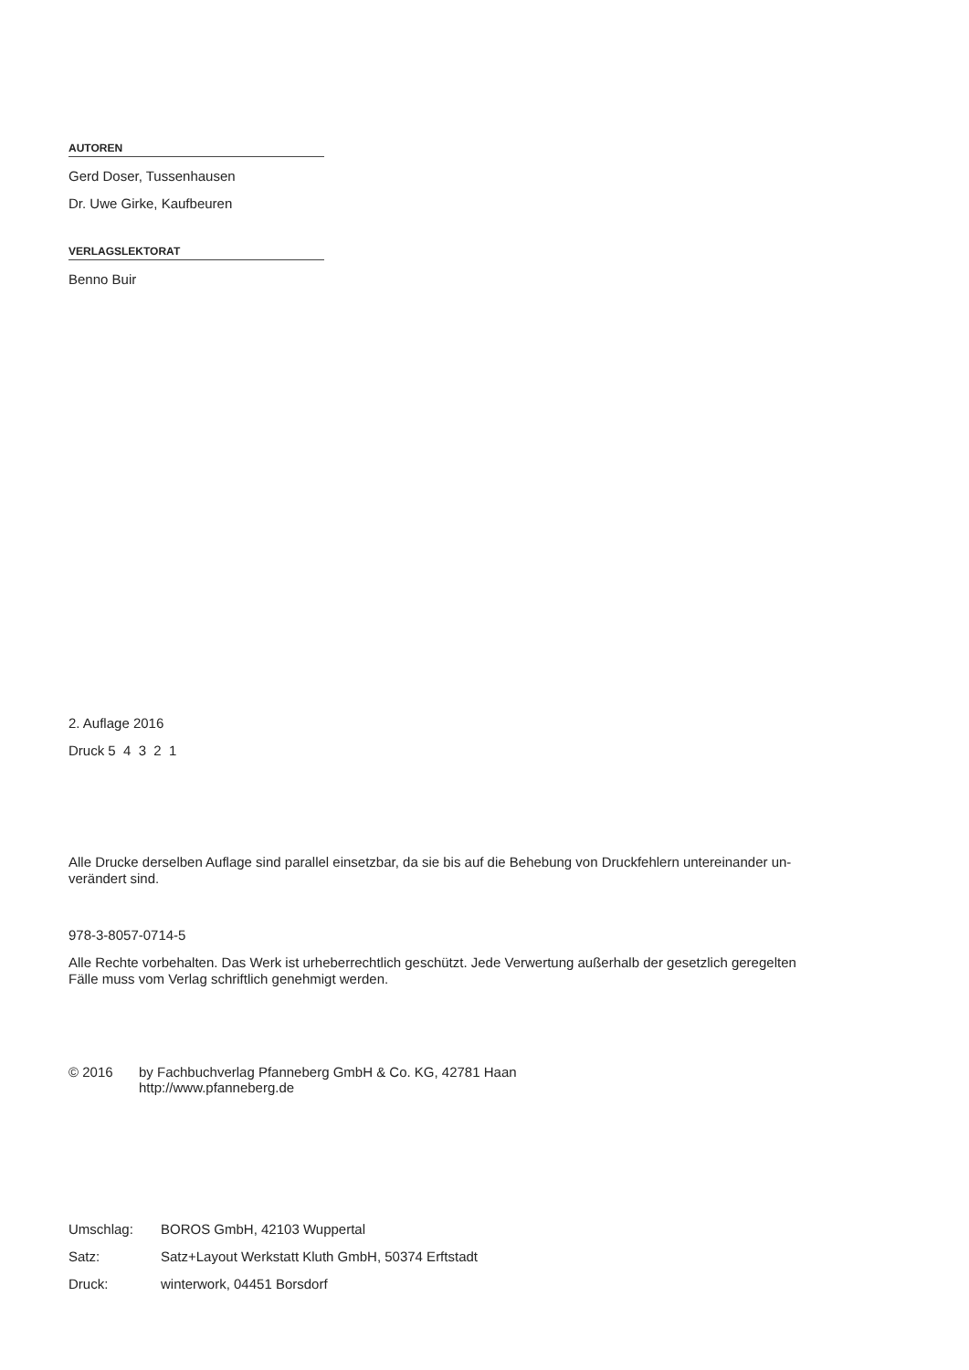AUTOREN
Gerd Doser, Tussenhausen
Dr. Uwe Girke, Kaufbeuren
VERLAGSLEKTORAT
Benno Buir
2. Auflage 2016
Druck 5 4 3 2 1
Alle Drucke derselben Auflage sind parallel einsetzbar, da sie bis auf die Behebung von Druckfehlern untereinander un-
verändert sind.
978-3-8057-0714-5
Alle Rechte vorbehalten. Das Werk ist urheberrechtlich geschützt. Jede Verwertung außerhalb der gesetzlich geregelten
Fälle muss vom Verlag schriftlich genehmigt werden.
© 2016 by Fachbuchverlag Pfanneberg GmbH & Co. KG, 42781 Haan
http://www.pfanneberg.de
Umschlag: BOROS GmbH, 42103 Wuppertal
Satz: Satz+Layout Werkstatt Kluth GmbH, 50374 Erftstadt
Druck: winterwork, 04451 Borsdorf